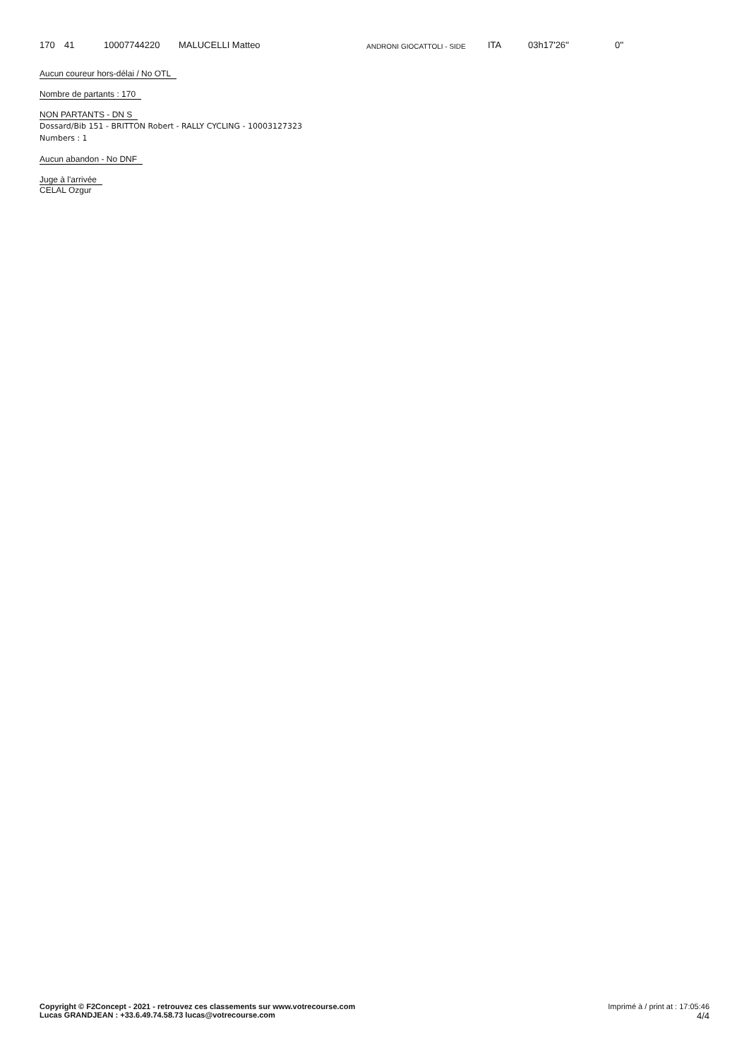| 170 | 41 | 10007744220 | MALUCELLI Matteo | ANDRONI GIOCATTOLI - SIDE | ITA | 03h17'26'' | 0'' |
Aucun coureur hors-délai / No OTL
Nombre de partants : 170
NON PARTANTS - DN S
Dossard/Bib 151 - BRITTON Robert - RALLY CYCLING - 10003127323
Numbers : 1
Aucun abandon - No DNF
Juge à l'arrivée
CELAL Ozgur
Copyright © F2Concept - 2021 - retrouvez ces classements sur www.votrecourse.com
Lucas GRANDJEAN : +33.6.49.74.58.73 lucas@votrecourse.com
Imprimé à / print at : 17:05:46
4/4